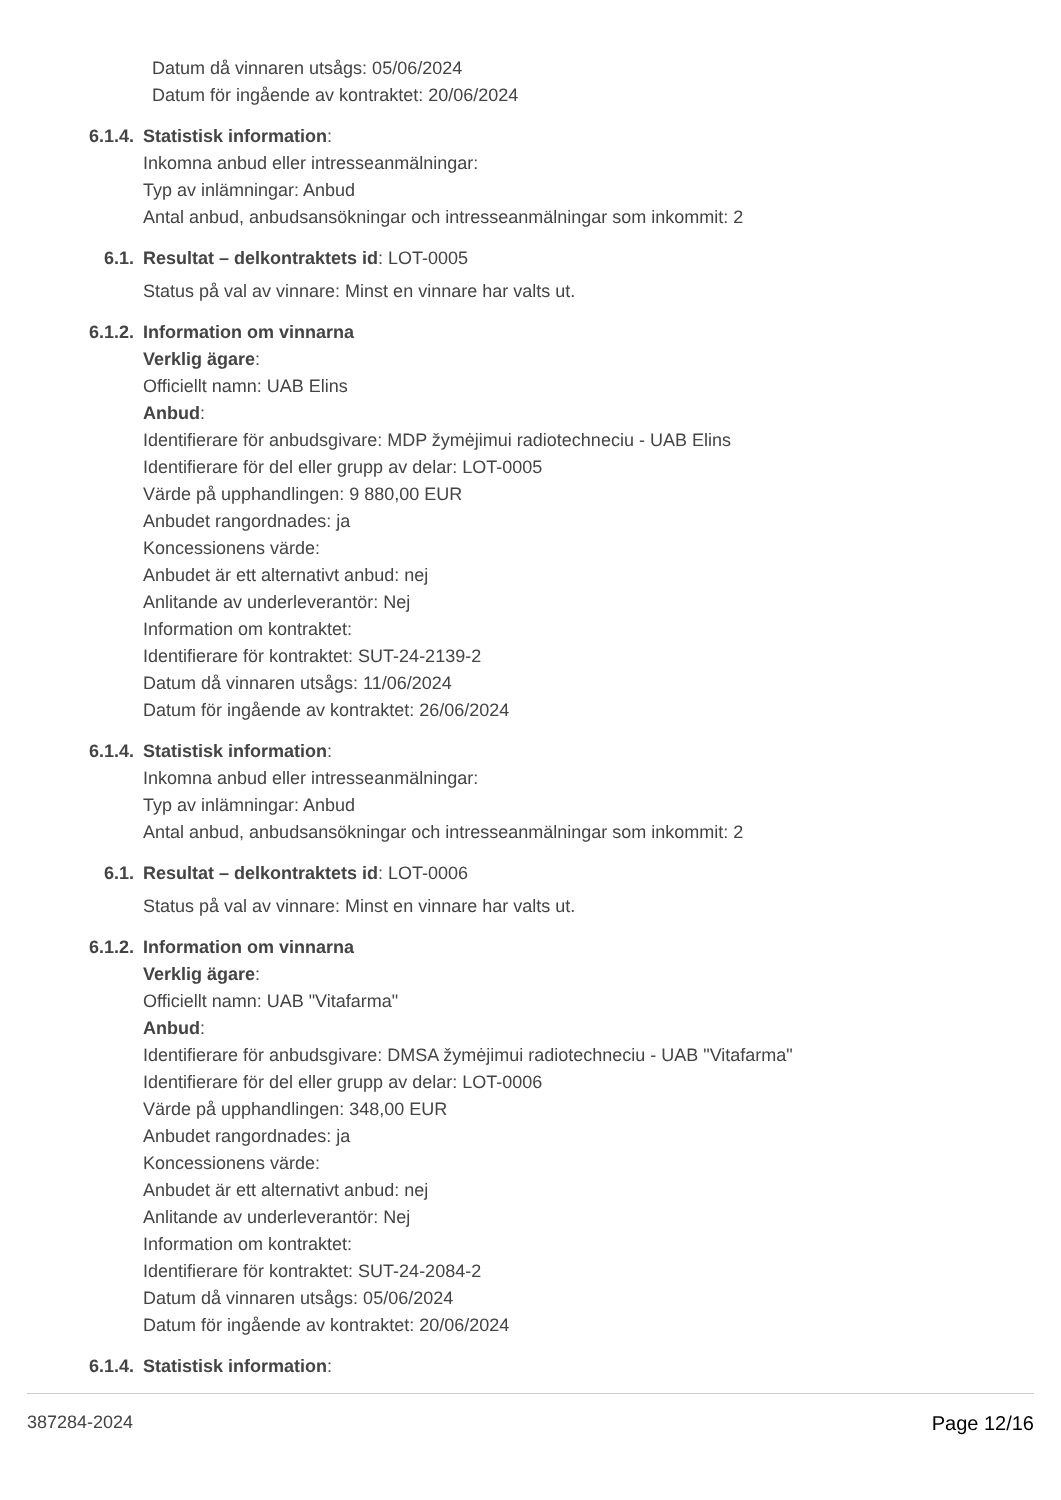Datum då vinnaren utsågs: 05/06/2024
Datum för ingående av kontraktet: 20/06/2024
6.1.4. Statistisk information:
Inkomna anbud eller intresseanmälningar:
Typ av inlämningar: Anbud
Antal anbud, anbudsansökningar och intresseanmälningar som inkommit: 2
6.1. Resultat – delkontraktets id: LOT-0005
Status på val av vinnare: Minst en vinnare har valts ut.
6.1.2. Information om vinnarna
Verklig ägare:
Officiellt namn: UAB Elins
Anbud:
Identifierare för anbudsgivare: MDP žymėjimui radiotechneciu - UAB Elins
Identifierare för del eller grupp av delar: LOT-0005
Värde på upphandlingen: 9 880,00 EUR
Anbudet rangordnades: ja
Koncessionens värde:
Anbudet är ett alternativt anbud: nej
Anlitande av underleverantör: Nej
Information om kontraktet:
Identifierare för kontraktet: SUT-24-2139-2
Datum då vinnaren utsågs: 11/06/2024
Datum för ingående av kontraktet: 26/06/2024
6.1.4. Statistisk information:
Inkomna anbud eller intresseanmälningar:
Typ av inlämningar: Anbud
Antal anbud, anbudsansökningar och intresseanmälningar som inkommit: 2
6.1. Resultat – delkontraktets id: LOT-0006
Status på val av vinnare: Minst en vinnare har valts ut.
6.1.2. Information om vinnarna
Verklig ägare:
Officiellt namn: UAB "Vitafarma"
Anbud:
Identifierare för anbudsgivare: DMSA žymėjimui radiotechneciu - UAB "Vitafarma"
Identifierare för del eller grupp av delar: LOT-0006
Värde på upphandlingen: 348,00 EUR
Anbudet rangordnades: ja
Koncessionens värde:
Anbudet är ett alternativt anbud: nej
Anlitande av underleverantör: Nej
Information om kontraktet:
Identifierare för kontraktet: SUT-24-2084-2
Datum då vinnaren utsågs: 05/06/2024
Datum för ingående av kontraktet: 20/06/2024
6.1.4. Statistisk information:
387284-2024 Page 12/16